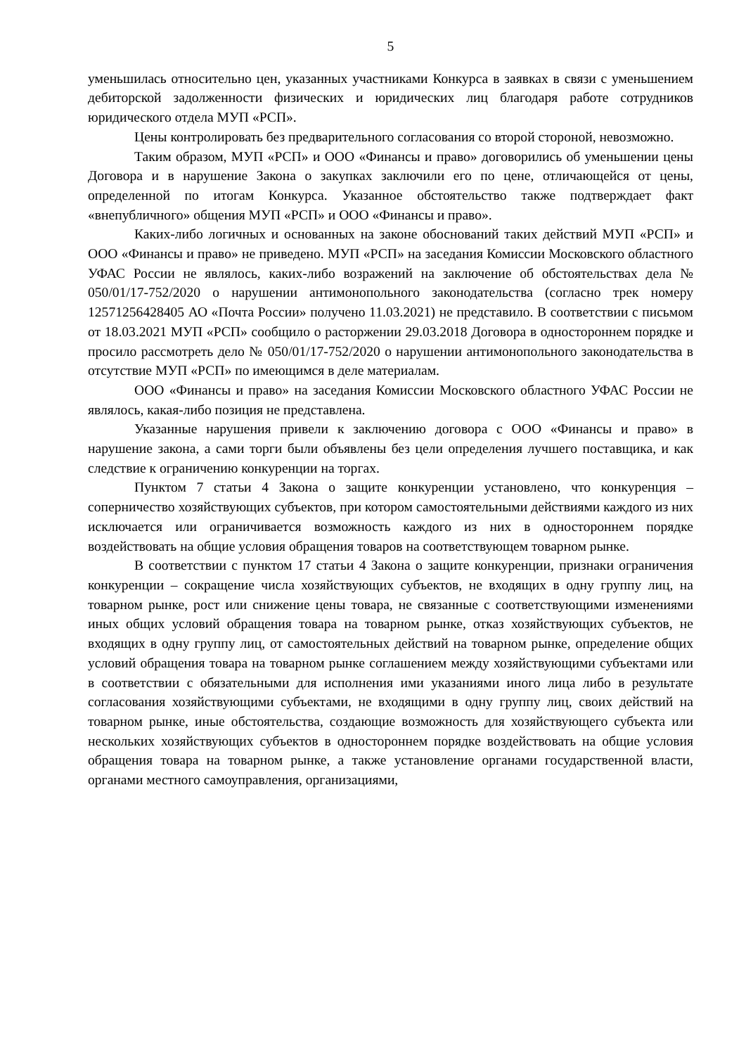5
уменьшилась относительно цен, указанных участниками Конкурса в заявках в связи с уменьшением дебиторской задолженности физических и юридических лиц благодаря работе сотрудников юридического отдела МУП «РСП».
Цены контролировать без предварительного согласования со второй стороной, невозможно.
Таким образом, МУП «РСП» и ООО «Финансы и право» договорились об уменьшении цены Договора и в нарушение Закона о закупках заключили его по цене, отличающейся от цены, определенной по итогам Конкурса. Указанное обстоятельство также подтверждает факт «внепубличного» общения МУП «РСП» и ООО «Финансы и право».
Каких-либо логичных и основанных на законе обоснований таких действий МУП «РСП» и ООО «Финансы и право» не приведено. МУП «РСП» на заседания Комиссии Московского областного УФАС России не являлось, каких-либо возражений на заключение об обстоятельствах дела № 050/01/17-752/2020 о нарушении антимонопольного законодательства (согласно трек номеру 12571256428405 АО «Почта России» получено 11.03.2021) не представило. В соответствии с письмом от 18.03.2021 МУП «РСП» сообщило о расторжении 29.03.2018 Договора в одностороннем порядке и просило рассмотреть дело № 050/01/17-752/2020 о нарушении антимонопольного законодательства в отсутствие МУП «РСП» по имеющимся в деле материалам.
ООО «Финансы и право» на заседания Комиссии Московского областного УФАС России не являлось, какая-либо позиция не представлена.
Указанные нарушения привели к заключению договора с ООО «Финансы и право» в нарушение закона, а сами торги были объявлены без цели определения лучшего поставщика, и как следствие к ограничению конкуренции на торгах.
Пунктом 7 статьи 4 Закона о защите конкуренции установлено, что конкуренция – соперничество хозяйствующих субъектов, при котором самостоятельными действиями каждого из них исключается или ограничивается возможность каждого из них в одностороннем порядке воздействовать на общие условия обращения товаров на соответствующем товарном рынке.
В соответствии с пунктом 17 статьи 4 Закона о защите конкуренции, признаки ограничения конкуренции – сокращение числа хозяйствующих субъектов, не входящих в одну группу лиц, на товарном рынке, рост или снижение цены товара, не связанные с соответствующими изменениями иных общих условий обращения товара на товарном рынке, отказ хозяйствующих субъектов, не входящих в одну группу лиц, от самостоятельных действий на товарном рынке, определение общих условий обращения товара на товарном рынке соглашением между хозяйствующими субъектами или в соответствии с обязательными для исполнения ими указаниями иного лица либо в результате согласования хозяйствующими субъектами, не входящими в одну группу лиц, своих действий на товарном рынке, иные обстоятельства, создающие возможность для хозяйствующего субъекта или нескольких хозяйствующих субъектов в одностороннем порядке воздействовать на общие условия обращения товара на товарном рынке, а также установление органами государственной власти, органами местного самоуправления, организациями,